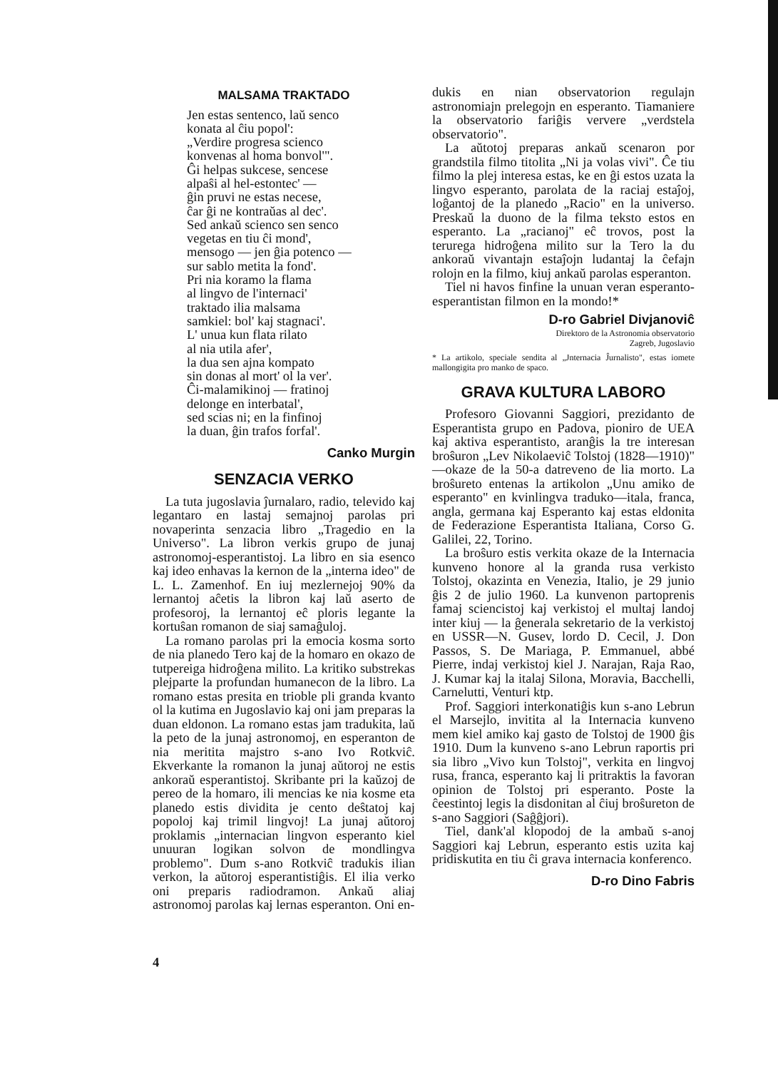MALSAMA TRAKTADO
Jen estas sentenco, laŭ senco
konata al ĉiu popol':
„Verdire progresa scienco
konvenas al homa bonvol'".
Ĝi helpas sukcese, sencese
alpaŝi al hel-estontec' —
ĝin pruvi ne estas necese,
ĉar ĝi ne kontraŭas al dec'.
Sed ankaŭ scienco sen senco
vegetas en tiu ĉi mond',
mensogo — jen ĝia potenco —
sur sablo metita la fond'.
Pri nia koramo la flama
al lingvo de l'internaci'
traktado ilia malsama
samkiel: bol' kaj stagnaci'.
L' unua kun flata rilato
al nia utila afer',
la dua sen ajna kompato
sin donas al mort' ol la ver'.
Ĉi-malamikinoj — fratinoj
delonge en interbatal',
sed scias ni; en la finfinoj
la duan, ĝin trafos forfal'.
Canko Murgin
SENZACIA VERKO
La tuta jugoslavia ĵurnalaro, radio, televido kaj legantaro en lastaj semajnoj parolas pri novaperinta senzacia libro „Tragedio en la Universo". La libron verkis grupo de junaj astronomoj-esperantistoj. La libro en sia esenco kaj ideo enhavas la kernon de la „interna ideo" de L. L. Zamenhof. En iuj mezlernejoj 90% da lernantoj aĉetis la libron kaj laŭ aserto de profesoroj, la lernantoj eĉ ploris legante la kortuŝan romanon de siaj samaĝuloj.
La romano parolas pri la emocia kosma sorto de nia planedo Tero kaj de la homaro en okazo de tutpereiga hidroĝena milito. La kritiko substrekas plejparte la profundan humanecon de la libro. La romano estas presita en trioble pli granda kvanto ol la kutima en Jugoslavio kaj oni jam preparas la duan eldonon. La romano estas jam tradukita, laŭ la peto de la junaj astronomoj, en esperanton de nia meritita majstro s-ano Ivo Rotkviĉ. Ekverkante la romanon la junaj aŭtoroj ne estis ankoraŭ esperantistoj. Skribante pri la kaŭzoj de pereo de la homaro, ili mencias ke nia kosme eta planedo estis dividita je cento deŝtatoj kaj popoloj kaj trimil lingvoj! La junaj aŭtoroj proklamis „internacian lingvon esperanto kiel unuuran logikan solvon de mondlingva problemo". Dum s-ano Rotkviĉ tradukis ilian verkon, la aŭtoroj esperantistiĝis. El ilia verko oni preparis radiodramon. Ankaŭ aliaj astronomoj parolas kaj lernas esperanton. Oni en-
dukis en nian observatorion regulajn astronomiajn prelegojn en esperanto. Tiamaniere la observatorio fariĝis ververe „verdstela observatorio".
La aŭtotoj preparas ankaŭ scenaron por grandstila filmo titolita „Ni ja volas vivi". Ĉe tiu filmo la plej interesa estas, ke en ĝi estos uzata la lingvo esperanto, parolata de la raciaj estaĵoj, loĝantoj de la planedo „Racio" en la universo. Preskaŭ la duono de la filma teksto estos en esperanto. La „racianoj" eĉ trovos, post la terurega hidroĝena milito sur la Tero la du ankoraŭ vivantajn estaĵojn ludantaj la ĉefajn rolojn en la filmo, kiuj ankaŭ parolas esperanton.
Tiel ni havos finfine la unuan veran esperanto-esperantistan filmon en la mondo!*
D-ro Gabriel Divjanoviĉ
Direktoro de la Astronomia observatorio
Zagreb, Jugoslavio
* La artikolo, speciale sendita al „Jnternacia Ĵurnalisto", estas iomete mallongigita pro manko de spaco.
GRAVA KULTURA LABORO
Profesoro Giovanni Saggiori, prezidanto de Esperantista grupo en Padova, pioniro de UEA kaj aktiva esperantisto, aranĝis la tre interesan broŝuron „Lev Nikolaeviĉ Tolstoj (1828—1910)" —okaze de la 50-a datreveno de lia morto. La broŝureto entenas la artikolon „Unu amiko de esperanto" en kvinlingva traduko—itala, franca, angla, germana kaj Esperanto kaj estas eldonita de Federazione Esperantista Italiana, Corso G. Galilei, 22, Torino.
La broŝuro estis verkita okaze de la Internacia kunveno honore al la granda rusa verkisto Tolstoj, okazinta en Venezia, Italio, je 29 junio ĝis 2 de julio 1960. La kunvenon partoprenis famaj sciencistoj kaj verkistoj el multaj landoj inter kiuj — la ĝenerala sekretario de la verkistoj en USSR—N. Gusev, lordo D. Cecil, J. Don Passos, S. De Mariaga, P. Emmanuel, abbé Pierre, indaj verkistoj kiel J. Narajan, Raja Rao, J. Kumar kaj la italaj Silona, Moravia, Bacchelli, Carnelutti, Venturi ktp.
Prof. Saggiori interkonatiĝis kun s-ano Lebrun el Marsejlo, invitita al la Internacia kunveno mem kiel amiko kaj gasto de Tolstoj de 1900 ĝis 1910. Dum la kunveno s-ano Lebrun raportis pri sia libro „Vivo kun Tolstoj", verkita en lingvoj rusa, franca, esperanto kaj li pritraktis la favoran opinion de Tolstoj pri esperanto. Poste la ĉeestintoj legis la disdonitan al ĉiuj broŝureton de s-ano Saggiori (Saĝĝjori).
Tiel, dank'al klopodoj de la ambaŭ s-anoj Saggiori kaj Lebrun, esperanto estis uzita kaj pridiskutita en tiu ĉi grava internacia konferenco.
D-ro Dino Fabris
4